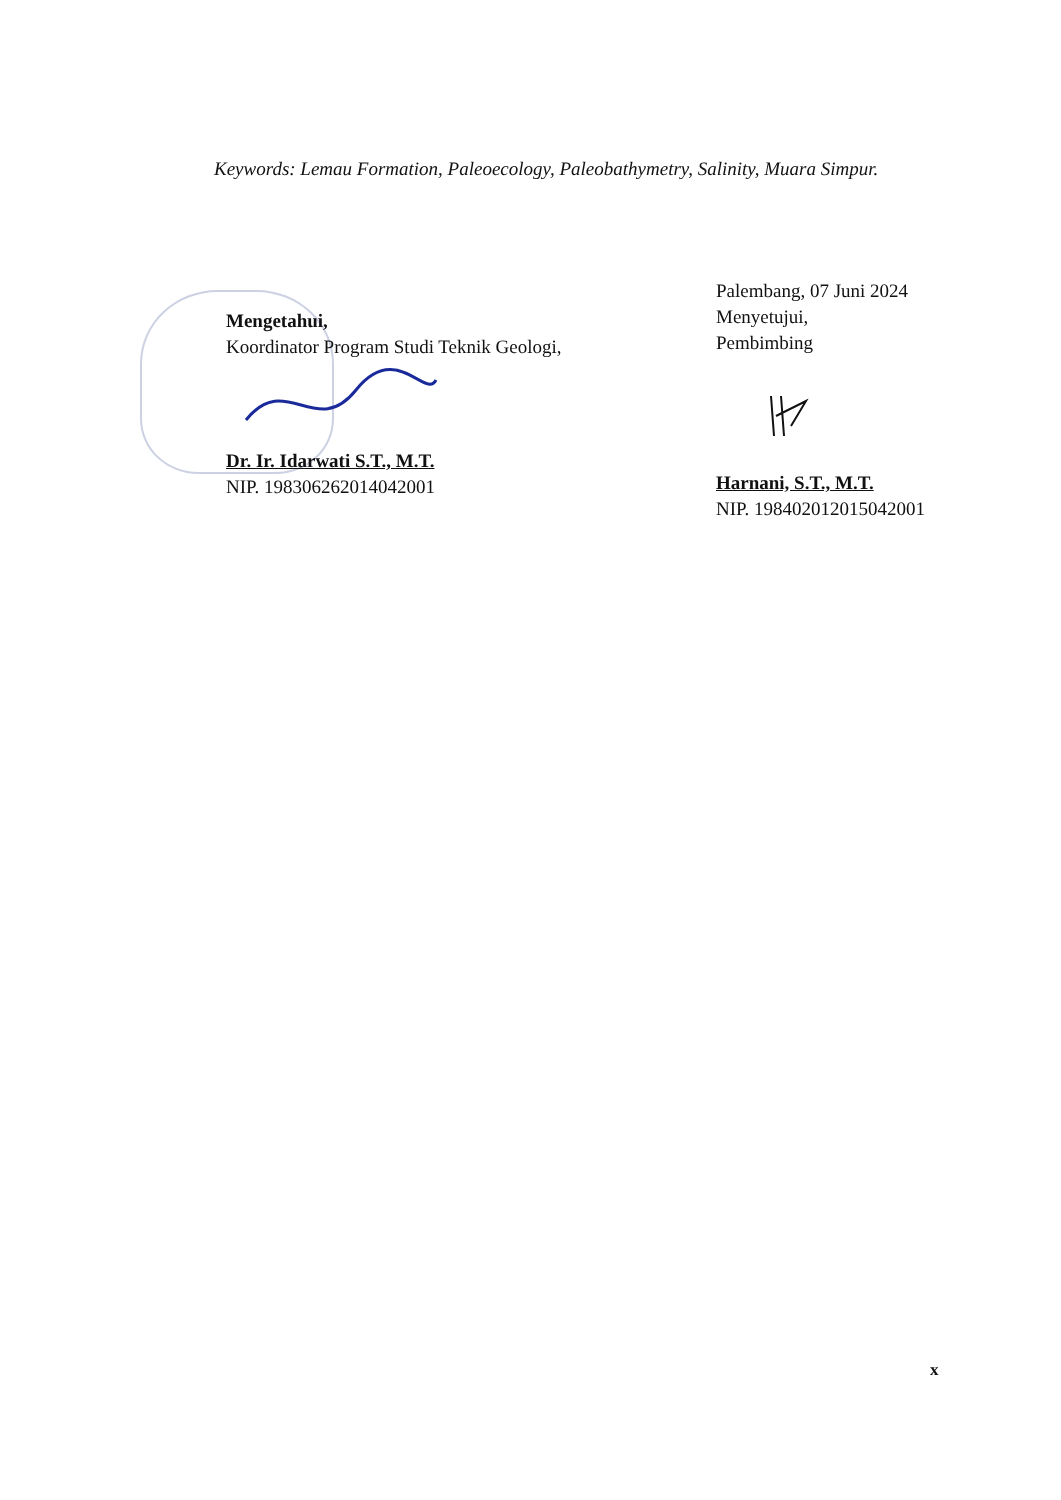Keywords: Lemau Formation, Paleoecology, Paleobathymetry, Salinity, Muara Simpur.
Mengetahui,
Koordinator Program Studi Teknik Geologi,
Dr. Ir. Idarwati S.T., M.T.
NIP. 198306262014042001
Palembang, 07 Juni 2024
Menyetujui,
Pembimbing
Harnani, S.T., M.T.
NIP. 198402012015042001
x